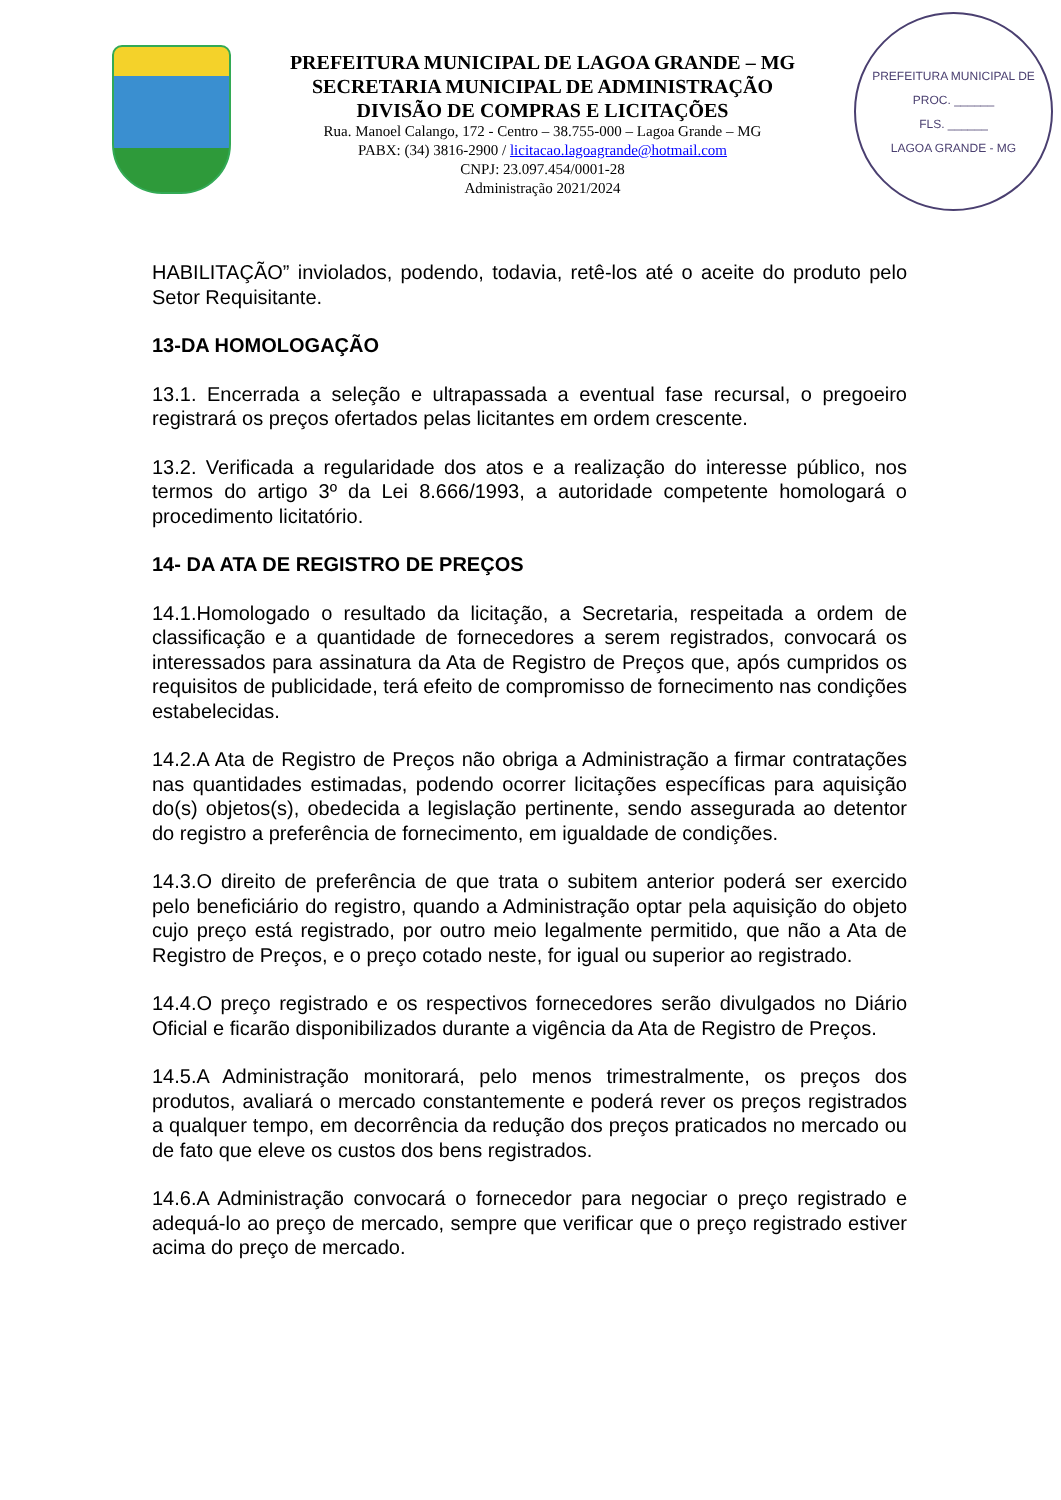PREFEITURA MUNICIPAL DE LAGOA GRANDE – MG
SECRETARIA MUNICIPAL DE ADMINISTRAÇÃO
DIVISÃO DE COMPRAS E LICITAÇÕES
Rua. Manoel Calango, 172 - Centro – 38.755-000 – Lagoa Grande – MG
PABX: (34) 3816-2900 / licitacao.lagoagrande@hotmail.com
CNPJ: 23.097.454/0001-28
Administração 2021/2024
PREFEITURA MUNICIPAL DE
PROC. ______
FLS. ______
LAGOA GRANDE - MG
HABILITAÇÃO” inviolados, podendo, todavia, retê-los até o aceite do produto pelo Setor Requisitante.
13-DA HOMOLOGAÇÃO
13.1. Encerrada a seleção e ultrapassada a eventual fase recursal, o pregoeiro registrará os preços ofertados pelas licitantes em ordem crescente.
13.2. Verificada a regularidade dos atos e a realização do interesse público, nos termos do artigo 3º da Lei 8.666/1993, a autoridade competente homologará o procedimento licitatório.
14- DA ATA DE REGISTRO DE PREÇOS
14.1.Homologado o resultado da licitação, a Secretaria, respeitada a ordem de classificação e a quantidade de fornecedores a serem registrados, convocará os interessados para assinatura da Ata de Registro de Preços que, após cumpridos os requisitos de publicidade, terá efeito de compromisso de fornecimento nas condições estabelecidas.
14.2.A Ata de Registro de Preços não obriga a Administração a firmar contratações nas quantidades estimadas, podendo ocorrer licitações específicas para aquisição do(s) objetos(s), obedecida a legislação pertinente, sendo assegurada ao detentor do registro a preferência de fornecimento, em igualdade de condições.
14.3.O direito de preferência de que trata o subitem anterior poderá ser exercido pelo beneficiário do registro, quando a Administração optar pela aquisição do objeto cujo preço está registrado, por outro meio legalmente permitido, que não a Ata de Registro de Preços, e o preço cotado neste, for igual ou superior ao registrado.
14.4.O preço registrado e os respectivos fornecedores serão divulgados no Diário Oficial e ficarão disponibilizados durante a vigência da Ata de Registro de Preços.
14.5.A Administração monitorará, pelo menos trimestralmente, os preços dos produtos, avaliará o mercado constantemente e poderá rever os preços registrados a qualquer tempo, em decorrência da redução dos preços praticados no mercado ou de fato que eleve os custos dos bens registrados.
14.6.A Administração convocará o fornecedor para negociar o preço registrado e adequá-lo ao preço de mercado, sempre que verificar que o preço registrado estiver acima do preço de mercado.